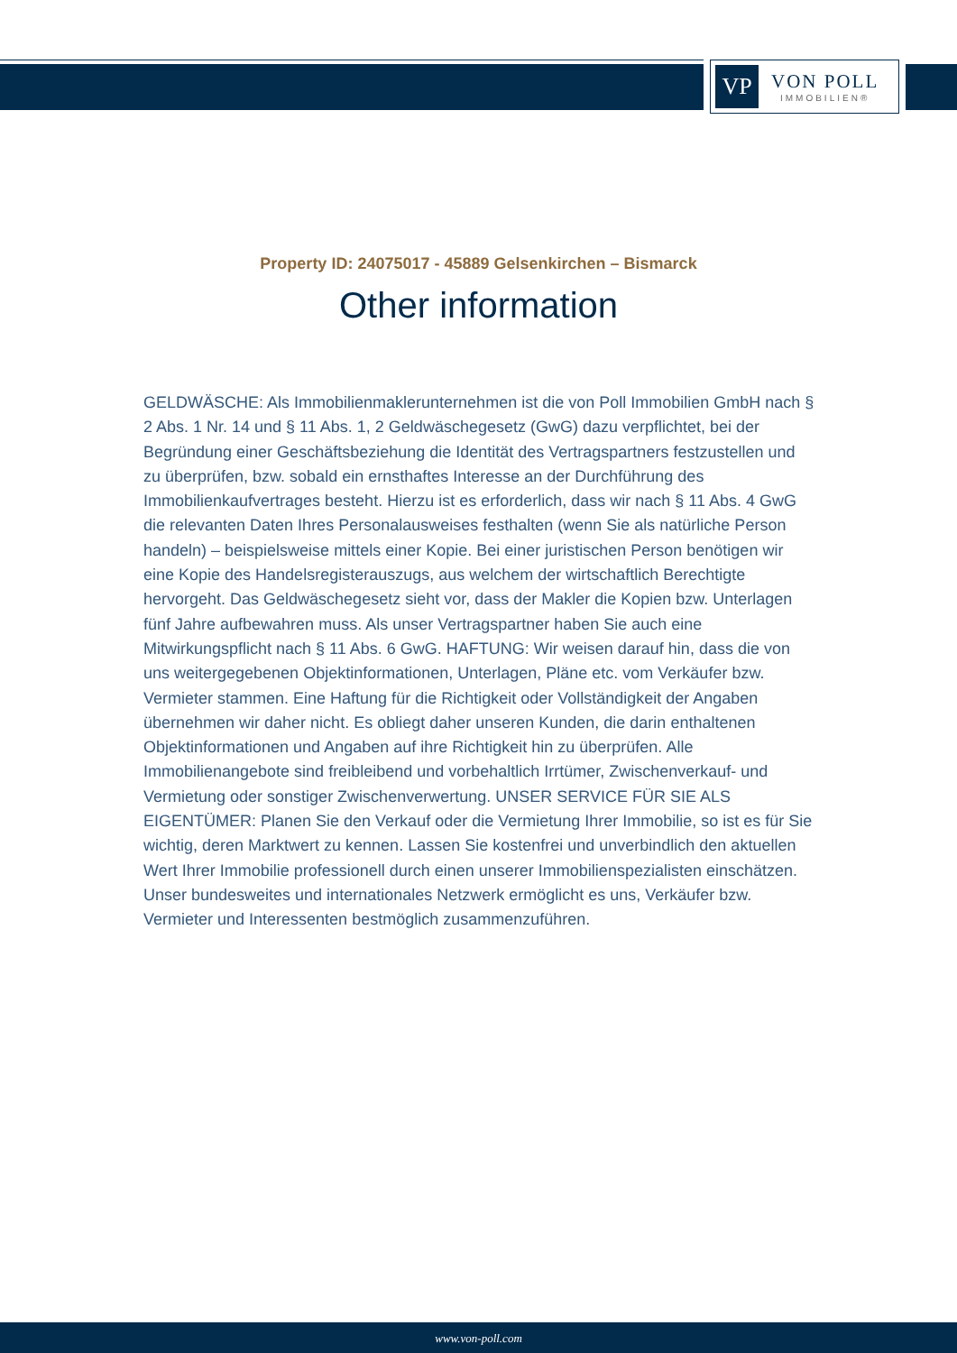VP
VON POLL
IMMOBILIEN®
Property ID: 24075017 - 45889 Gelsenkirchen – Bismarck
Other information
GELDWÄSCHE: Als Immobilienmaklerunternehmen ist die von Poll Immobilien GmbH nach § 2 Abs. 1 Nr. 14 und § 11 Abs. 1, 2 Geldwäschegesetz (GwG) dazu verpflichtet, bei der Begründung einer Geschäftsbeziehung die Identität des Vertragspartners festzustellen und zu überprüfen, bzw. sobald ein ernsthaftes Interesse an der Durchführung des Immobilienkaufvertrages besteht. Hierzu ist es erforderlich, dass wir nach § 11 Abs. 4 GwG die relevanten Daten Ihres Personalausweises festhalten (wenn Sie als natürliche Person handeln) – beispielsweise mittels einer Kopie. Bei einer juristischen Person benötigen wir eine Kopie des Handelsregisterauszugs, aus welchem der wirtschaftlich Berechtigte hervorgeht. Das Geldwäschegesetz sieht vor, dass der Makler die Kopien bzw. Unterlagen fünf Jahre aufbewahren muss. Als unser Vertragspartner haben Sie auch eine Mitwirkungspflicht nach § 11 Abs. 6 GwG. HAFTUNG: Wir weisen darauf hin, dass die von uns weitergegebenen Objektinformationen, Unterlagen, Pläne etc. vom Verkäufer bzw. Vermieter stammen. Eine Haftung für die Richtigkeit oder Vollständigkeit der Angaben übernehmen wir daher nicht. Es obliegt daher unseren Kunden, die darin enthaltenen Objektinformationen und Angaben auf ihre Richtigkeit hin zu überprüfen. Alle Immobilienangebote sind freibleibend und vorbehaltlich Irrtümer, Zwischenverkauf- und Vermietung oder sonstiger Zwischenverwertung. UNSER SERVICE FÜR SIE ALS EIGENTÜMER: Planen Sie den Verkauf oder die Vermietung Ihrer Immobilie, so ist es für Sie wichtig, deren Marktwert zu kennen. Lassen Sie kostenfrei und unverbindlich den aktuellen Wert Ihrer Immobilie professionell durch einen unserer Immobilienspezialisten einschätzen. Unser bundesweites und internationales Netzwerk ermöglicht es uns, Verkäufer bzw. Vermieter und Interessenten bestmöglich zusammenzuführen.
www.von-poll.com